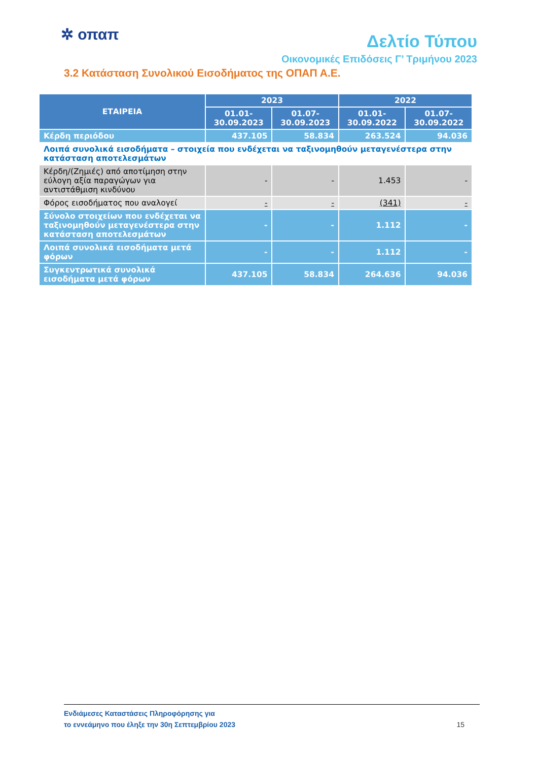✲ οπαπ
Δελτίο Τύπου
Οικονομικές Επιδόσεις Γ’ Τριμήνου 2023
3.2 Κατάσταση Συνολικού Εισοδήματος της ΟΠΑΠ Α.Ε.
| ΕΤΑΙΡΕΙΑ | 2023 | | 2022 | |
| --- | --- | --- | --- | --- |
| | 01.01- 30.09.2023 | 01.07- 30.09.2023 | 01.01- 30.09.2022 | 01.07- 30.09.2022 |
| Κέρδη περιόδου | 437.105 | 58.834 | 263.524 | 94.036 |
| Λοιπά συνολικά εισοδήματα – στοιχεία που ενδέχεται να ταξινομηθούν μεταγενέστερα στην κατάσταση αποτελεσμάτων | | | | |
| Κέρδη/(Ζημιές) από αποτίμηση στην εύλογη αξία παραγώγων για αντιστάθμιση κινδύνου | - | - | 1.453 | - |
| Φόρος εισοδήματος που αναλογεί | - | - | (341) | - |
| Σύνολο στοιχείων που ενδέχεται να ταξινομηθούν μεταγενέστερα στην κατάσταση αποτελεσμάτων | - | - | 1.112 | - |
| Λοιπά συνολικά εισοδήματα μετά φόρων | - | - | 1.112 | - |
| Συγκεντρωτικά συνολικά εισοδήματα μετά φόρων | 437.105 | 58.834 | 264.636 | 94.036 |
Ενδιάμεσες Καταστάσεις Πληροφόρησης για
το εννεάμηνο που έληξε την 30η Σεπτεμβρίου 2023
15